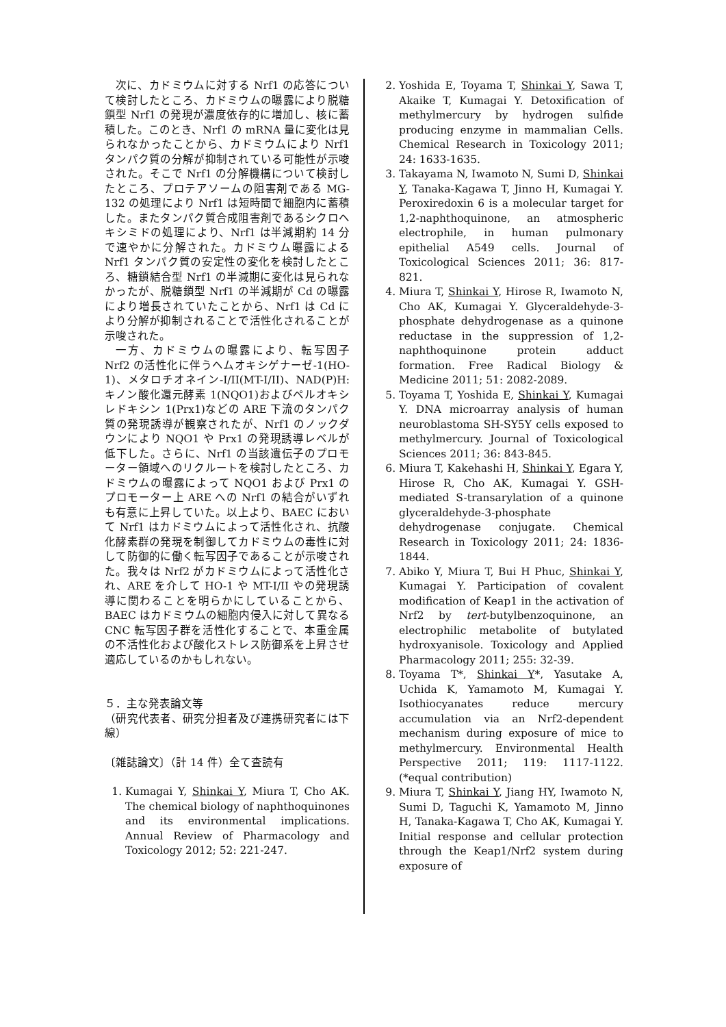次に、カドミウムに対する Nrf1 の応答について検討したところ、カドミウムの曝露により脱糖鎖型 Nrf1 の発現が濃度依存的に増加し、核に蓄積した。このとき、Nrf1 の mRNA 量に変化は見られなかったことから、カドミウムにより Nrf1 タンパク質の分解が抑制されている可能性が示唆された。そこで Nrf1 の分解機構について検討したところ、プロテアソームの阻害剤である MG-132 の処理により Nrf1 は短時間で細胞内に蓄積した。またタンパク質合成阻害剤であるシクロヘキシミドの処理により、Nrf1 は半減期約 14 分で速やかに分解された。カドミウム曝露による Nrf1 タンパク質の安定性の変化を検討したところ、糖鎖結合型 Nrf1 の半減期に変化は見られなかったが、脱糖鎖型 Nrf1 の半減期が Cd の曝露により増長されていたことから、Nrf1 は Cd により分解が抑制されることで活性化されることが示唆された。
一方、カドミウムの曝露により、転写因子 Nrf2 の活性化に伴うヘムオキシゲナーゼ-1(HO-1)、メタロチオネイン-I/II(MT-I/II)、NAD(P)H:キノン酸化還元酵素 1(NQO1)およびペルオキシレドキシン 1(Prx1)などの ARE 下流のタンパク質の発現誘導が観察されたが、Nrf1 のノックダウンにより NQO1 や Prx1 の発現誘導レベルが低下した。さらに、Nrf1 の当該遺伝子のプロモーター領域へのリクルートを検討したところ、カドミウムの曝露によって NQO1 および Prx1 のプロモーター上 ARE への Nrf1 の結合がいずれも有意に上昇していた。以上より、BAEC において Nrf1 はカドミウムによって活性化され、抗酸化酵素群の発現を制御してカドミウムの毒性に対して防御的に働く転写因子であることが示唆された。我々は Nrf2 がカドミウムによって活性化され、ARE を介して HO-1 や MT-I/II やの発現誘導に関わることを明らかにしていることから、BAEC はカドミウムの細胞内侵入に対して異なる CNC 転写因子群を活性化することで、本重金属の不活性化および酸化ストレス防御系を上昇させ適応しているのかもしれない。
５．主な発表論文等
（研究代表者、研究分担者及び連携研究者には下線）
〔雑誌論文〕（計 14 件）全て査読有
1. Kumagai Y, Shinkai Y, Miura T, Cho AK. The chemical biology of naphthoquinones and its environmental implications. Annual Review of Pharmacology and Toxicology 2012; 52: 221-247.
2. Yoshida E, Toyama T, Shinkai Y, Sawa T, Akaike T, Kumagai Y. Detoxification of methylmercury by hydrogen sulfide producing enzyme in mammalian Cells. Chemical Research in Toxicology 2011; 24: 1633-1635.
3. Takayama N, Iwamoto N, Sumi D, Shinkai Y, Tanaka-Kagawa T, Jinno H, Kumagai Y. Peroxiredoxin 6 is a molecular target for 1,2-naphthoquinone, an atmospheric electrophile, in human pulmonary epithelial A549 cells. Journal of Toxicological Sciences 2011; 36: 817-821.
4. Miura T, Shinkai Y, Hirose R, Iwamoto N, Cho AK, Kumagai Y. Glyceraldehyde-3-phosphate dehydrogenase as a quinone reductase in the suppression of 1,2-naphthoquinone protein adduct formation. Free Radical Biology & Medicine 2011; 51: 2082-2089.
5. Toyama T, Yoshida E, Shinkai Y, Kumagai Y. DNA microarray analysis of human neuroblastoma SH-SY5Y cells exposed to methylmercury. Journal of Toxicological Sciences 2011; 36: 843-845.
6. Miura T, Kakehashi H, Shinkai Y, Egara Y, Hirose R, Cho AK, Kumagai Y. GSH-mediated S-transarylation of a quinone glyceraldehyde-3-phosphate dehydrogenase conjugate. Chemical Research in Toxicology 2011; 24: 1836-1844.
7. Abiko Y, Miura T, Bui H Phuc, Shinkai Y, Kumagai Y. Participation of covalent modification of Keap1 in the activation of Nrf2 by tert-butylbenzoquinone, an electrophilic metabolite of butylated hydroxyanisole. Toxicology and Applied Pharmacology 2011; 255: 32-39.
8. Toyama T*, Shinkai Y*, Yasutake A, Uchida K, Yamamoto M, Kumagai Y. Isothiocyanates reduce mercury accumulation via an Nrf2-dependent mechanism during exposure of mice to methylmercury. Environmental Health Perspective 2011; 119: 1117-1122. (*equal contribution)
9. Miura T, Shinkai Y, Jiang HY, Iwamoto N, Sumi D, Taguchi K, Yamamoto M, Jinno H, Tanaka-Kagawa T, Cho AK, Kumagai Y. Initial response and cellular protection through the Keap1/Nrf2 system during exposure of